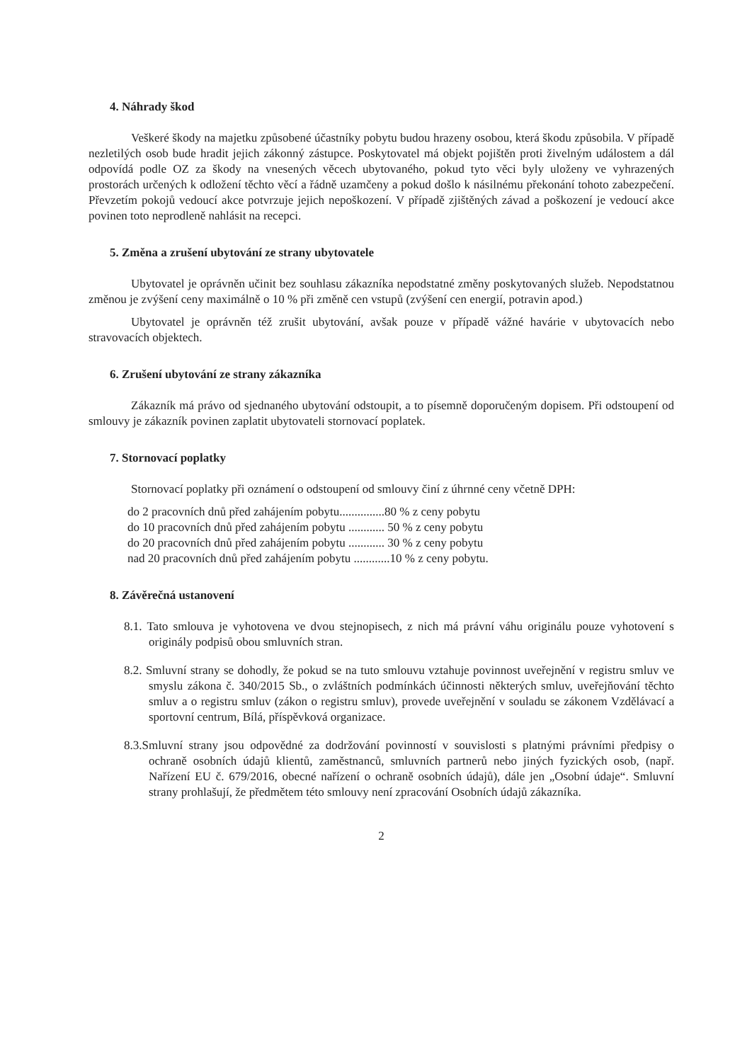4. Náhrady škod
Veškeré škody na majetku způsobené účastníky pobytu budou hrazeny osobou, která škodu způsobila. V případě nezletilých osob bude hradit jejich zákonný zástupce. Poskytovatel má objekt pojištěn proti živelným událostem a dál odpovídá podle OZ za škody na vnesených věcech ubytovaného, pokud tyto věci byly uloženy ve vyhrazených prostorách určených k odložení těchto věcí a řádně uzamčeny a pokud došlo k násilnému překonání tohoto zabezpečení. Převzetím pokojů vedoucí akce potvrzuje jejich nepoškození. V případě zjištěných závad a poškození je vedoucí akce povinen toto neprodleně nahlásit na recepci.
5. Změna a zrušení ubytování ze strany ubytovatele
Ubytovatel je oprávněn učinit bez souhlasu zákazníka nepodstatné změny poskytovaných služeb. Nepodstatnou změnou je zvýšení ceny maximálně o 10 % při změně cen vstupů (zvýšení cen energií, potravin apod.)
Ubytovatel je oprávněn též zrušit ubytování, avšak pouze v případě vážné havárie v ubytovacích nebo stravovacích objektech.
6. Zrušení ubytování ze strany zákazníka
Zákazník má právo od sjednaného ubytování odstoupit, a to písemně doporučeným dopisem. Při odstoupení od smlouvy je zákazník povinen zaplatit ubytovateli stornovací poplatek.
7. Stornovací poplatky
Stornovací poplatky při oznámení o odstoupení od smlouvy činí z úhrnné ceny včetně DPH:
do 2 pracovních dnů před zahájením pobytu...............80 % z ceny pobytu
do 10 pracovních dnů před zahájením pobytu ............ 50 % z ceny pobytu
do 20 pracovních dnů před zahájením pobytu ............ 30 % z ceny pobytu
nad 20 pracovních dnů před zahájením pobytu ............10 % z ceny pobytu.
8. Závěrečná ustanovení
8.1. Tato smlouva je vyhotovena ve dvou stejnopisech, z nich má právní váhu originálu pouze vyhotovení s originály podpisů obou smluvních stran.
8.2. Smluvní strany se dohodly, že pokud se na tuto smlouvu vztahuje povinnost uveřejnění v registru smluv ve smyslu zákona č. 340/2015 Sb., o zvláštních podmínkách účinnosti některých smluv, uveřejňování těchto smluv a o registru smluv (zákon o registru smluv), provede uveřejnění v souladu se zákonem Vzdělávací a sportovní centrum, Bílá, příspěvková organizace.
8.3.Smluvní strany jsou odpovědné za dodržování povinností v souvislosti s platnými právními předpisy o ochraně osobních údajů klientů, zaměstnanců, smluvních partnerů nebo jiných fyzických osob, (např. Nařízení EU č. 679/2016, obecné nařízení o ochraně osobních údajů), dále jen „Osobní údaje“. Smluvní strany prohlašují, že předmětem této smlouvy není zpracování Osobních údajů zákazníka.
2